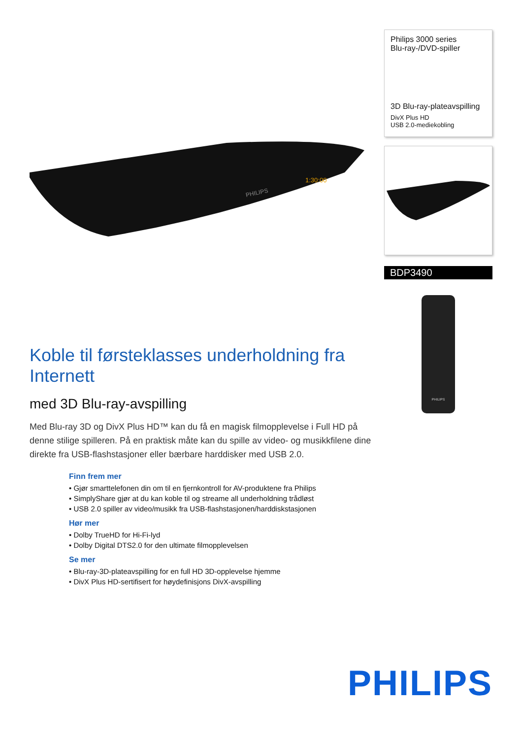PHILIPS
1:30:00
Koble til førsteklasses underholdning fra Internett
med 3D Blu-ray-avspilling
Med Blu-ray 3D og DivX Plus HD™ kan du få en magisk filmopplevelse i Full HD på denne stilige spilleren. På en praktisk måte kan du spille av video- og musikkfilene dine direkte fra USB-flashstasjoner eller bærbare harddisker med USB 2.0.
Finn frem mer
• Gjør smarttelefonen din om til en fjernkontroll for AV-produktene fra Philips
• SimplyShare gjør at du kan koble til og streame all underholdning trådløst
• USB 2.0 spiller av video/musikk fra USB-flashstasjonen/harddiskstasjonen
Hør mer
• Dolby TrueHD for Hi-Fi-lyd
• Dolby Digital DTS2.0 for den ultimate filmopplevelsen
Se mer
• Blu-ray-3D-plateavspilling for en full HD 3D-opplevelse hjemme
• DivX Plus HD-sertifisert for høydefinisjons DivX-avspilling
Philips 3000 series
Blu-ray-/DVD-spiller
3D Blu-ray-plateavspilling
DivX Plus HD
USB 2.0-mediekobling
BDP3490
PHILIPS
PHILIPS